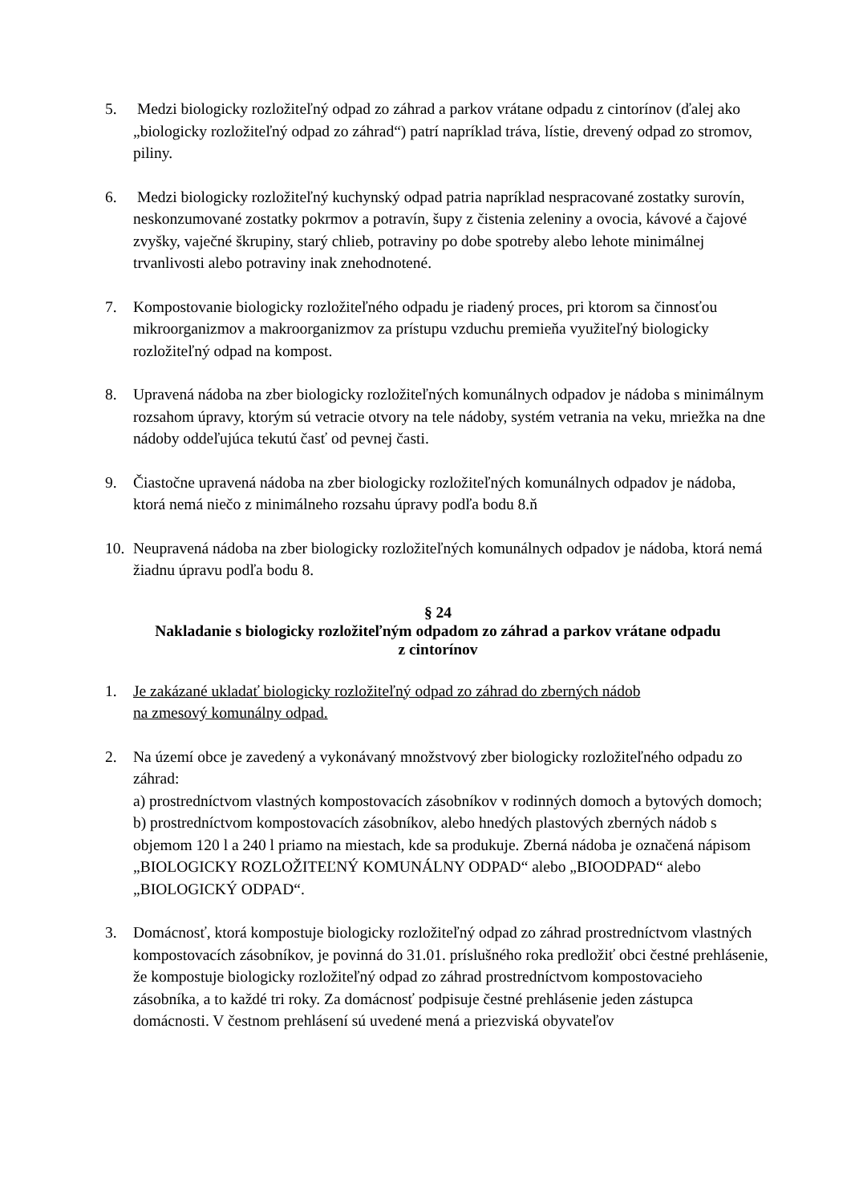5. Medzi biologicky rozložiteľný odpad zo záhrad a parkov vrátane odpadu z cintorínov (ďalej ako „biologicky rozložiteľný odpad zo záhrad“) patrí napríklad tráva, lístie, drevený odpad zo stromov, piliny.
6. Medzi biologicky rozložiteľný kuchynský odpad patria napríklad nespracované zostatky surovín, neskonzumované zostatky pokrmov a potravín, šupy z čistenia zeleniny a ovocia, kávové a čajové zvyšky, vaječné škrupiny, starý chlieb, potraviny po dobe spotreby alebo lehote minimálnej trvanlivosti alebo potraviny inak znehodnotené.
7. Kompostovanie biologicky rozložiteľného odpadu je riadený proces, pri ktorom sa činnosťou mikroorganizmov a makroorganizmov za prístupu vzduchu premieňa využiteľný biologicky rozložiteľný odpad na kompost.
8. Upravená nádoba na zber biologicky rozložiteľných komunálnych odpadov je nádoba s minimálnym rozsahom úpravy, ktorým sú vetracie otvory na tele nádoby, systém vetrania na veku, mriežka na dne nádoby oddeľujúca tekutú časť od pevnej časti.
9. Čiastočne upravená nádoba na zber biologicky rozložiteľných komunálnych odpadov je nádoba, ktorá nemá niečo z minimálneho rozsahu úpravy podľa bodu 8.ň
10.
Neupravená nádoba na zber biologicky rozložiteľných komunálnych odpadov je nádoba, ktorá nemá žiadnu úpravu podľa bodu 8.
§ 24
Nakladanie s biologicky rozložiteľným odpadom zo záhrad a parkov vrátane odpadu
z cintorínov
1. Je zakázané ukladať biologicky rozložiteľný odpad zo záhrad do zberných nádob
na zmesový komunálny odpad.
2. Na území obce je zavedený a vykonávaný množstvový zber biologicky rozložiteľného odpadu zo záhrad:
a) prostredníctvom vlastných kompostovacích zásobníkov v rodinných domoch a bytových domoch;
b) prostredníctvom kompostovacích zásobníkov, alebo hnedých plastových zberných nádob s objemom 120 l a 240 l priamo na miestach, kde sa produkuje. Zberná nádoba je označená nápisom „BIOLOGICKY ROZLOŽITEĽNÝ KOMUNÁLNY ODPAD“ alebo „BIOODPAD“ alebo „BIOLOGICKÝ ODPAD“.
3. Domácnosť, ktorá kompostuje biologicky rozložiteľný odpad zo záhrad prostredníctvom vlastných kompostovacích zásobníkov, je povinná do 31.01. príslušného roka predložiť obci čestné prehlásenie, že kompostuje biologicky rozložiteľný odpad zo záhrad prostredníctvom kompostovacieho zásobníka, a to každé tri roky. Za domácnosť podpisuje čestné prehlásenie jeden zástupca domácnosti. V čestnom prehlásení sú uvedené mená a priezviská obyvateľov